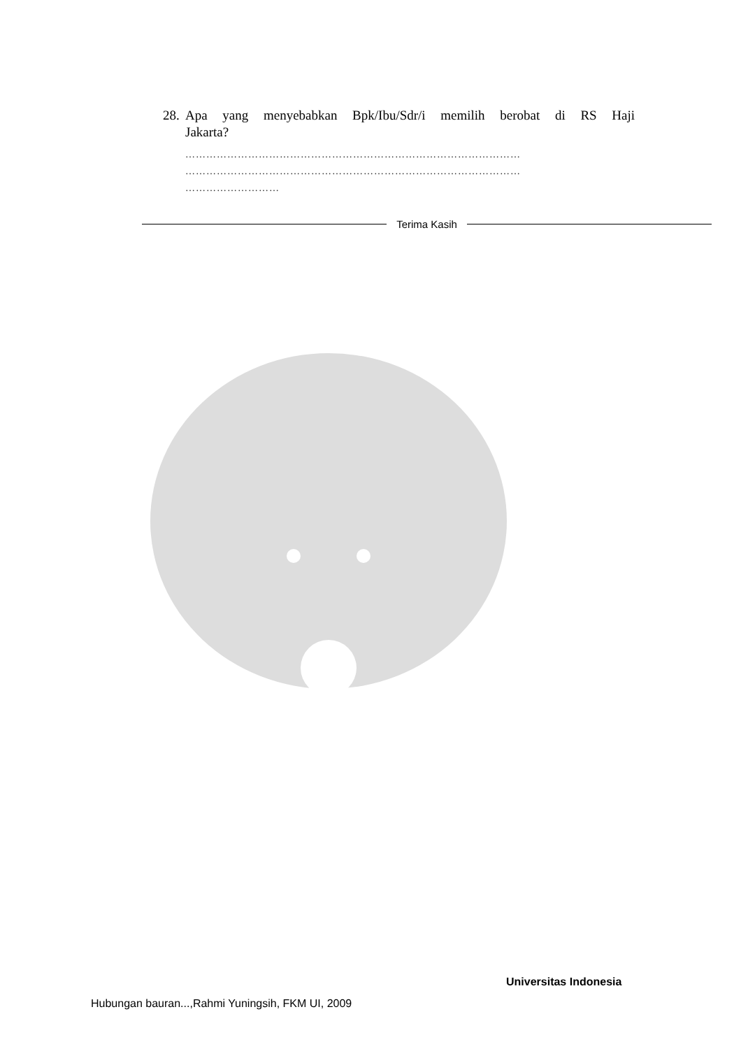28. Apa yang menyebabkan Bpk/Ibu/Sdr/i memilih berobat di RS Haji
Jakarta?
……………………………………………………………………………………
……………………………………………………………………………………
………………………
Terima Kasih
Universitas Indonesia
Hubungan bauran...,Rahmi Yuningsih, FKM UI, 2009